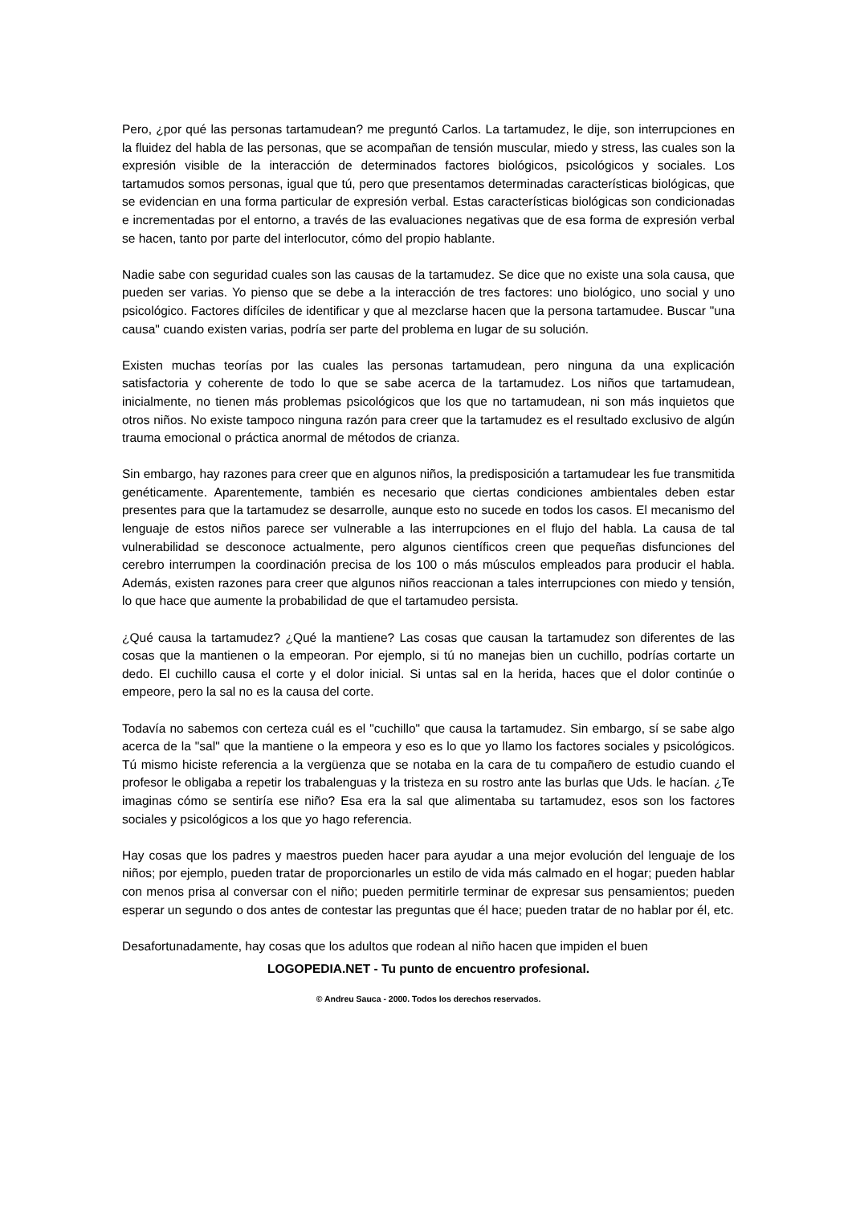Pero, ¿por qué las personas tartamudean? me preguntó Carlos. La tartamudez, le dije, son interrupciones en la fluidez del habla de las personas, que se acompañan de tensión muscular, miedo y stress, las cuales son la expresión visible de la interacción de determinados factores biológicos, psicológicos y sociales. Los tartamudos somos personas, igual que tú, pero que presentamos determinadas características biológicas, que se evidencian en una forma particular de expresión verbal. Estas características biológicas son condicionadas e incrementadas por el entorno, a través de las evaluaciones negativas que de esa forma de expresión verbal se hacen, tanto por parte del interlocutor, cómo del propio hablante.
Nadie sabe con seguridad cuales son las causas de la tartamudez. Se dice que no existe una sola causa, que pueden ser varias. Yo pienso que se debe a la interacción de tres factores: uno biológico, uno social y uno psicológico. Factores difíciles de identificar y que al mezclarse hacen que la persona tartamudee. Buscar "una causa" cuando existen varias, podría ser parte del problema en lugar de su solución.
Existen muchas teorías por las cuales las personas tartamudean, pero ninguna da una explicación satisfactoria y coherente de todo lo que se sabe acerca de la tartamudez. Los niños que tartamudean, inicialmente, no tienen más problemas psicológicos que los que no tartamudean, ni son más inquietos que otros niños. No existe tampoco ninguna razón para creer que la tartamudez es el resultado exclusivo de algún trauma emocional o práctica anormal de métodos de crianza.
Sin embargo, hay razones para creer que en algunos niños, la predisposición a tartamudear les fue transmitida genéticamente. Aparentemente, también es necesario que ciertas condiciones ambientales deben estar presentes para que la tartamudez se desarrolle, aunque esto no sucede en todos los casos. El mecanismo del lenguaje de estos niños parece ser vulnerable a las interrupciones en el flujo del habla. La causa de tal vulnerabilidad se desconoce actualmente, pero algunos científicos creen que pequeñas disfunciones del cerebro interrumpen la coordinación precisa de los 100 o más músculos empleados para producir el habla. Además, existen razones para creer que algunos niños reaccionan a tales interrupciones con miedo y tensión, lo que hace que aumente la probabilidad de que el tartamudeo persista.
¿Qué causa la tartamudez? ¿Qué la mantiene? Las cosas que causan la tartamudez son diferentes de las cosas que la mantienen o la empeoran. Por ejemplo, si tú no manejas bien un cuchillo, podrías cortarte un dedo. El cuchillo causa el corte y el dolor inicial. Si untas sal en la herida, haces que el dolor continúe o empeore, pero la sal no es la causa del corte.
Todavía no sabemos con certeza cuál es el "cuchillo" que causa la tartamudez. Sin embargo, sí se sabe algo acerca de la "sal" que la mantiene o la empeora y eso es lo que yo llamo los factores sociales y psicológicos. Tú mismo hiciste referencia a la vergüenza que se notaba en la cara de tu compañero de estudio cuando el profesor le obligaba a repetir los trabalenguas y la tristeza en su rostro ante las burlas que Uds. le hacían. ¿Te imaginas cómo se sentiría ese niño? Esa era la sal que alimentaba su tartamudez, esos son los factores sociales y psicológicos a los que yo hago referencia.
Hay cosas que los padres y maestros pueden hacer para ayudar a una mejor evolución del lenguaje de los niños; por ejemplo, pueden tratar de proporcionarles un estilo de vida más calmado en el hogar; pueden hablar con menos prisa al conversar con el niño; pueden permitirle terminar de expresar sus pensamientos; pueden esperar un segundo o dos antes de contestar las preguntas que él hace; pueden tratar de no hablar por él, etc.
Desafortunadamente, hay cosas que los adultos que rodean al niño hacen que impiden el buen
LOGOPEDIA.NET - Tu punto de encuentro profesional.
© Andreu Sauca - 2000. Todos los derechos reservados.